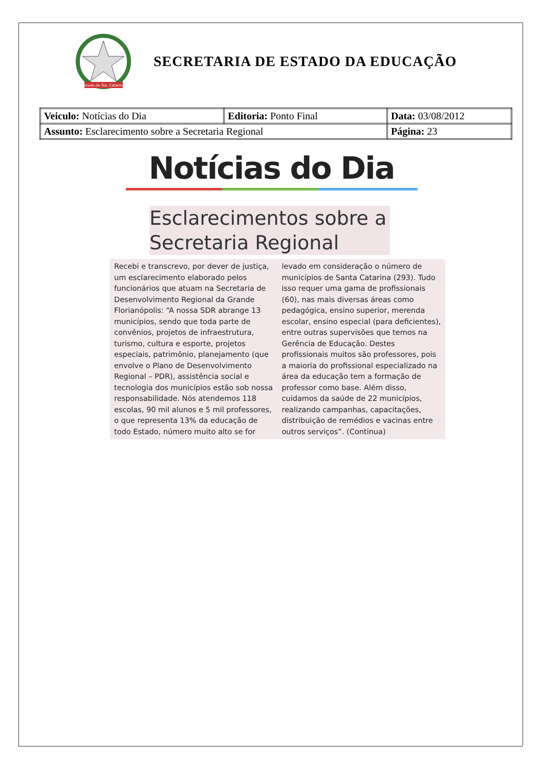Estado de Sta. Catarina
SECRETARIA DE ESTADO DA EDUCAÇÃO
| Veiculo: Notícias do Dia | Editoria: Ponto Final | Data: 03/08/2012 |
| Assunto: Esclarecimento sobre a Secretaria Regional | | Página: 23 |
Notícias do Dia
Esclarecimentos sobre a Secretaria Regional
Recebi e transcrevo, por dever de justiça, um esclarecimento elaborado pelos funcionários que atuam na Secretaria de Desenvolvimento Regional da Grande Florianópolis: “A nossa SDR abrange 13 municípios, sendo que toda parte de convênios, projetos de infraestrutura, turismo, cultura e esporte, projetos especiais, patrimônio, planejamento (que envolve o Plano de Desenvolvimento Regional – PDR), assistência social e tecnologia dos municípios estão sob nossa responsabilidade. Nós atendemos 118 escolas, 90 mil alunos e 5 mil professores, o que representa 13% da educação de todo Estado, número muito alto se for
levado em consideração o número de municípios de Santa Catarina (293). Tudo isso requer uma gama de profissionais (60), nas mais diversas áreas como pedagógica, ensino superior, merenda escolar, ensino especial (para deficientes), entre outras supervisões que temos na Gerência de Educação. Destes profissionais muitos são professores, pois a maioria do profissional especializado na área da educação tem a formação de professor como base. Além disso, cuidamos da saúde de 22 municípios, realizando campanhas, capacitações, distribuição de remédios e vacinas entre outros serviços”. (Continua)